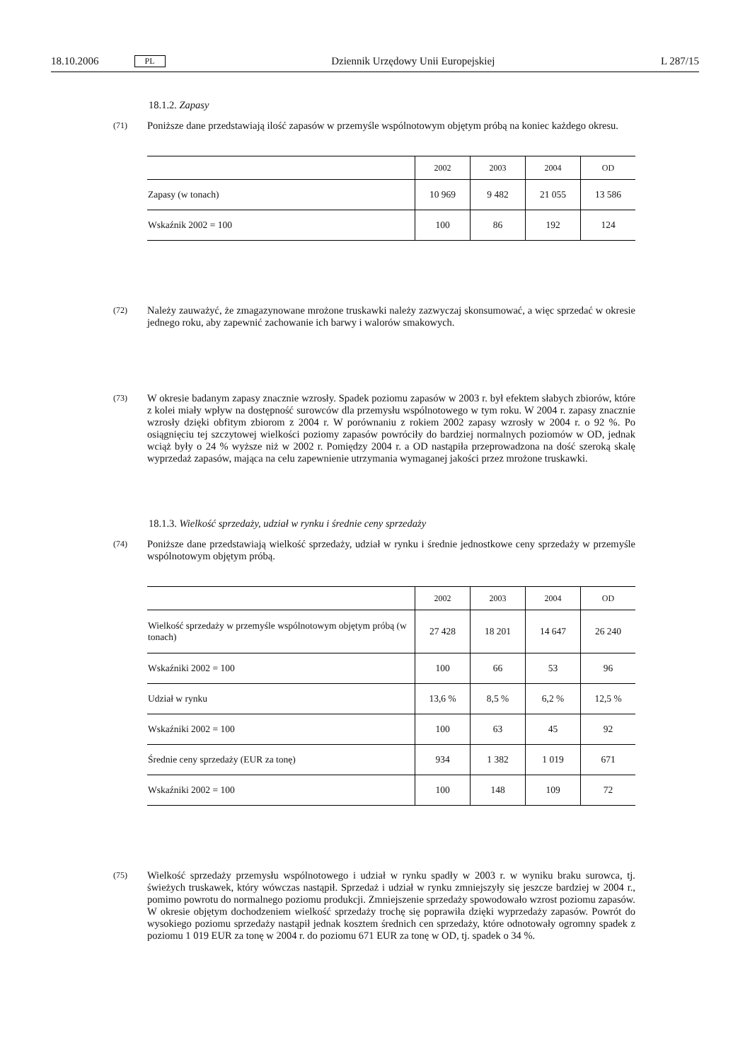18.10.2006 PL Dziennik Urzędowy Unii Europejskiej L 287/15
18.1.2. Zapasy
(71) Poniższe dane przedstawiają ilość zapasów w przemyśle wspólnotowym objętym próbą na koniec każdego okresu.
| | 2002 | 2003 | 2004 | OD |
| --- | --- | --- | --- | --- |
| Zapasy (w tonach) | 10 969 | 9 482 | 21 055 | 13 586 |
| Wskaźnik 2002 = 100 | 100 | 86 | 192 | 124 |
(72) Należy zauważyć, że zmagazynowane mrożone truskawki należy zazwyczaj skonsumować, a więc sprzedać w okresie jednego roku, aby zapewnić zachowanie ich barwy i walorów smakowych.
(73) W okresie badanym zapasy znacznie wzrosły. Spadek poziomu zapasów w 2003 r. był efektem słabych zbiorów, które z kolei miały wpływ na dostępność surowców dla przemysłu wspólnotowego w tym roku. W 2004 r. zapasy znacznie wzrosły dzięki obfitym zbiorom z 2004 r. W porównaniu z rokiem 2002 zapasy wzrosły w 2004 r. o 92 %. Po osiągnięciu tej szczytowej wielkości poziomy zapasów powróciły do bardziej normalnych poziomów w OD, jednak wciąż były o 24 % wyższe niż w 2002 r. Pomiędzy 2004 r. a OD nastąpiła przeprowadzona na dość szeroką skalę wyprzedaż zapasów, mająca na celu zapewnienie utrzymania wymaganej jakości przez mrożone truskawki.
18.1.3. Wielkość sprzedaży, udział w rynku i średnie ceny sprzedaży
(74) Poniższe dane przedstawiają wielkość sprzedaży, udział w rynku i średnie jednostkowe ceny sprzedaży w przemyśle wspólnotowym objętym próbą.
| | 2002 | 2003 | 2004 | OD |
| --- | --- | --- | --- | --- |
| Wielkość sprzedaży w przemyśle wspólnotowym objętym próbą (w tonach) | 27 428 | 18 201 | 14 647 | 26 240 |
| Wskaźniki 2002 = 100 | 100 | 66 | 53 | 96 |
| Udział w rynku | 13,6 % | 8,5 % | 6,2 % | 12,5 % |
| Wskaźniki 2002 = 100 | 100 | 63 | 45 | 92 |
| Średnie ceny sprzedaży (EUR za tonę) | 934 | 1 382 | 1 019 | 671 |
| Wskaźniki 2002 = 100 | 100 | 148 | 109 | 72 |
(75) Wielkość sprzedaży przemysłu wspólnotowego i udział w rynku spadły w 2003 r. w wyniku braku surowca, tj. świeżych truskawek, który wówczas nastąpił. Sprzedaż i udział w rynku zmniejszyły się jeszcze bardziej w 2004 r., pomimo powrotu do normalnego poziomu produkcji. Zmniejszenie sprzedaży spowodowało wzrost poziomu zapasów. W okresie objętym dochodzeniem wielkość sprzedaży trochę się poprawiła dzięki wyprzedaży zapasów. Powrót do wysokiego poziomu sprzedaży nastąpił jednak kosztem średnich cen sprzedaży, które odnotowały ogromny spadek z poziomu 1 019 EUR za tonę w 2004 r. do poziomu 671 EUR za tonę w OD, tj. spadek o 34 %.